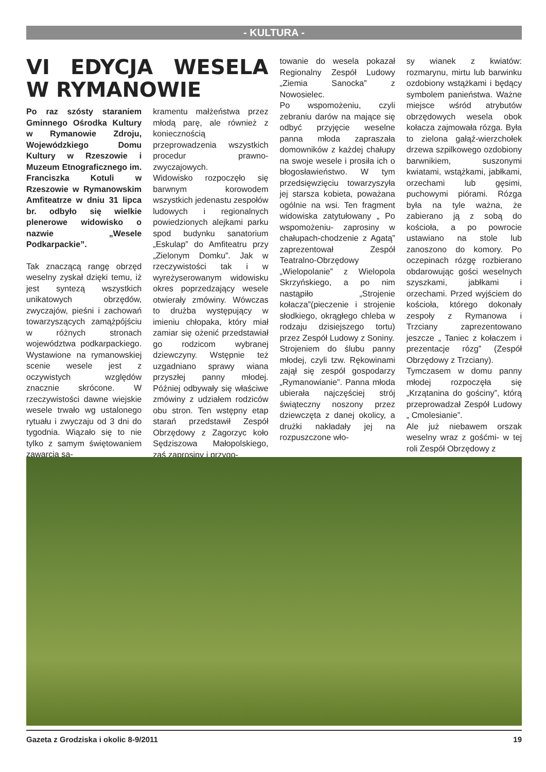- KULTURA -
VI EDYCJA WESELA W RYMANOWIE
Po raz szósty staraniem Gminnego Ośrodka Kultury w Rymanowie Zdroju, Wojewódzkiego Domu Kultury w Rzeszowie i Muzeum Etnograficznego im. Franciszka Kotuli w Rzeszowie w Rymanowskim Amfiteatrze w dniu 31 lipca br. odbyło się wielkie plenerowe widowisko o nazwie „Wesele Podkarpackie”.
Tak znaczącą rangę obrzęd weselny zyskał dzięki temu, iż jest syntezą wszystkich unikatowych obrzędów, zwyczajów, pieśni i zachowań towarzyszących zamążpójściu w różnych stronach województwa podkarpackiego. Wystawione na rymanowskiej scenie wesele jest z oczywistych względów znacznie skrócone. W rzeczywistości dawne wiejskie wesele trwało wg ustalonego rytuału i zwyczaju od 3 dni do tygodnia. Wiązało się to nie tylko z samym świętowaniem zawarcia sa-
kramentu małżeństwa przez młodą parę, ale również z koniecznością przeprowadzenia wszystkich procedur prawno-zwyczajowych.
Widowisko rozpoczęło się barwnym korowodem wszystkich jedenastu zespołów ludowych i regionalnych powiedzionych alejkami parku spod budynku sanatorium „Eskulap” do Amfiteatru przy „Zielonym Domku”. Jak w rzeczywistości tak i w wyreżyserowanym widowisku okres poprzedzający wesele otwierały zmówiny. Wówczas to drużba występujący w imieniu chłopaka, który miał zamiar się ożenić przedstawiał go rodzicom wybranej dziewczyny. Wstępnie też uzgadniano sprawy wiana przyszłej panny młodej. Później odbywały się właściwe zmówiny z udziałem rodziców obu stron. Ten wstępny etap starań przedstawił Zespół Obrzędowy z Zagorzyc koło Sędziszowa Małopolskiego, zaś zaprosiny i przygo-
towanie do wesela pokazał Regionalny Zespół Ludowy „Ziemia Sanocka” z Nowosielec.
Po wspomożeniu, czyli zebraniu darów na mające się odbyć przyjęcie weselne panna młoda zapraszała domowników z każdej chałupy na swoje wesele i prosiła ich o błogosławieństwo. W tym przedsięwzięciu towarzyszyła jej starsza kobieta, poważana ogólnie na wsi. Ten fragment widowiska zatytułowany „ Po wspomożeniu- zaprosiny w chałupach-chodzenie z Agatą” zaprezentował Zespół Teatralno-Obrzędowy „Wielopolanie” z Wielopola Skrzyńskiego, a po nim nastąpiło „Strojenie kołacza”(pieczenie i strojenie słodkiego, okrągłego chleba w rodzaju dzisiejszego tortu) przez Zespół Ludowy z Soniny.
Strojeniem do ślubu panny młodej, czyli tzw. Rękowinami zajął się zespół gospodarzy „Rymanowianie”. Panna młoda ubierała najczęściej strój świąteczny noszony przez dziewczęta z danej okolicy, a drużki nakładały jej na rozpuszczone wło-
sy wianek z kwiatów: rozmarynu, mirtu lub barwinku ozdobiony wstążkami i będący symbolem panieństwa. Ważne miejsce wśród atrybutów obrzędowych wesela obok kołacza zajmowała rózga. Była to zielona gałąź-wierzchołek drzewa szpilkowego ozdobiony barwnikiem, suszonymi kwiatami, wstążkami, jabłkami, orzechami lub gęsimi, puchowymi piórami. Rózga była na tyle ważna, że zabierano ją z sobą do kościoła, a po powrocie ustawiano na stole lub zanoszono do komory. Po oczepinach rózgę rozbierano obdarowując gości weselnych szyszkami, jabłkami i orzechami. Przed wyjściem do kościoła, którego dokonały zespoły z Rymanowa i Trzciany zaprezentowano jeszcze „ Taniec z kołaczem i prezentacje rózg” (Zespół Obrzędowy z Trzciany).
Tymczasem w domu panny młodej rozpoczęła się „Krzątanina do gościny”, którą przeprowadzał Zespół Ludowy „ Cmolesianie”.
Ale już niebawem orszak weselny wraz z gośćmi- w tej roli Zespół Obrzędowy z
Gazeta z Grodziska i okolic 8-9/2011 19